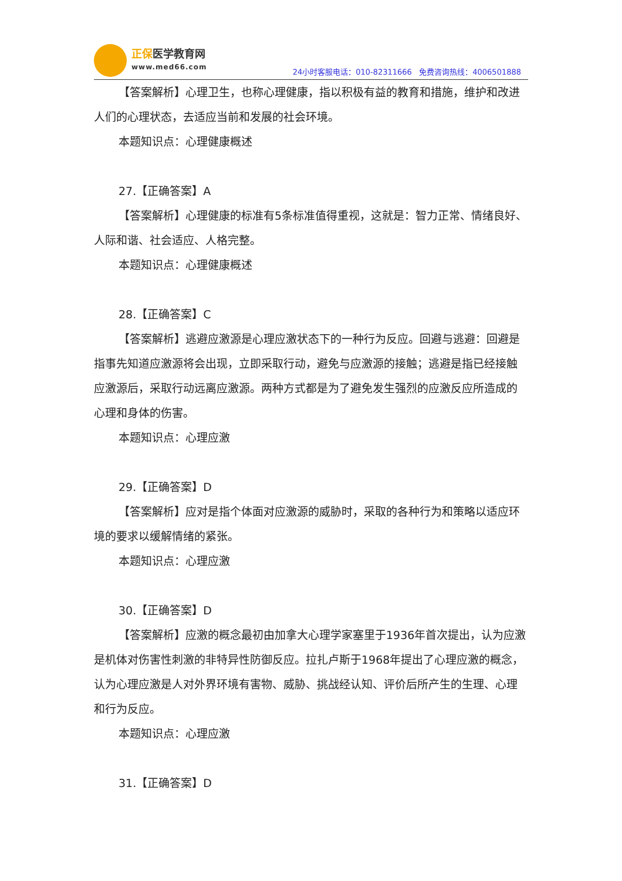正保医学教育网
www.med66.com
24小时客服电话：010-82311666 免费咨询热线：4006501888
【答案解析】心理卫生，也称心理健康，指以积极有益的教育和措施，维护和改进人们的心理状态，去适应当前和发展的社会环境。
本题知识点：心理健康概述
27.【正确答案】A
【答案解析】心理健康的标准有5条标准值得重视，这就是：智力正常、情绪良好、人际和谐、社会适应、人格完整。
本题知识点：心理健康概述
28.【正确答案】C
【答案解析】逃避应激源是心理应激状态下的一种行为反应。回避与逃避：回避是指事先知道应激源将会出现，立即采取行动，避免与应激源的接触；逃避是指已经接触应激源后，采取行动远离应激源。两种方式都是为了避免发生强烈的应激反应所造成的心理和身体的伤害。
本题知识点：心理应激
29.【正确答案】D
【答案解析】应对是指个体面对应激源的威胁时，采取的各种行为和策略以适应环境的要求以缓解情绪的紧张。
本题知识点：心理应激
30.【正确答案】D
【答案解析】应激的概念最初由加拿大心理学家塞里于1936年首次提出，认为应激是机体对伤害性刺激的非特异性防御反应。拉扎卢斯于1968年提出了心理应激的概念，认为心理应激是人对外界环境有害物、威胁、挑战经认知、评价后所产生的生理、心理和行为反应。
本题知识点：心理应激
31.【正确答案】D